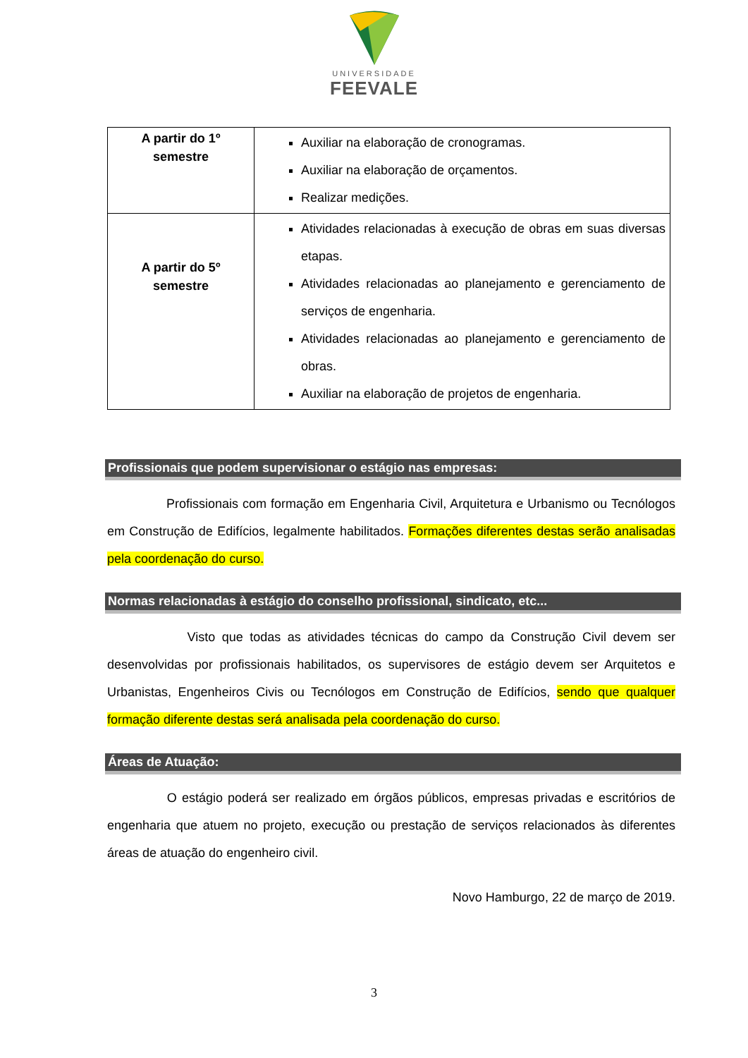UNIVERSIDADE
FEEVALE
| A partir do 1º semestre | Auxiliar na elaboração de cronogramas. Auxiliar na elaboração de orçamentos. Realizar medições. |
| A partir do 5º semestre | Atividades relacionadas à execução de obras em suas diversas etapas. Atividades relacionadas ao planejamento e gerenciamento de serviços de engenharia. Atividades relacionadas ao planejamento e gerenciamento de obras. Auxiliar na elaboração de projetos de engenharia. |
Profissionais que podem supervisionar o estágio nas empresas:
Profissionais com formação em Engenharia Civil, Arquitetura e Urbanismo ou Tecnólogos em Construção de Edifícios, legalmente habilitados. Formações diferentes destas serão analisadas pela coordenação do curso.
Normas relacionadas à estágio do conselho profissional, sindicato, etc...
Visto que todas as atividades técnicas do campo da Construção Civil devem ser desenvolvidas por profissionais habilitados, os supervisores de estágio devem ser Arquitetos e Urbanistas, Engenheiros Civis ou Tecnólogos em Construção de Edifícios, sendo que qualquer formação diferente destas será analisada pela coordenação do curso.
Áreas de Atuação:
O estágio poderá ser realizado em órgãos públicos, empresas privadas e escritórios de engenharia que atuem no projeto, execução ou prestação de serviços relacionados às diferentes áreas de atuação do engenheiro civil.
Novo Hamburgo, 22 de março de 2019.
3